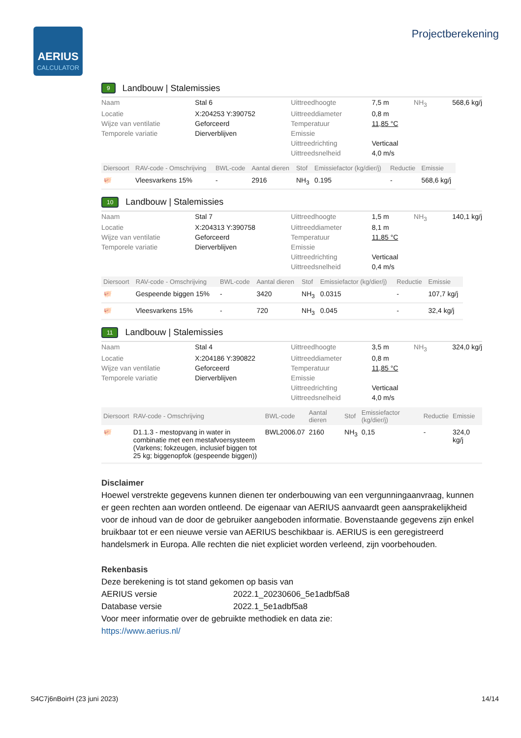AERIUS
CALCULATOR
Projectberekening
9 Landbouw | Stalemissies
| Naam | Stal 6 | Uittreedhoogte | 7,5 m | NH<sub>3</sub> | 568,6 kg/j |
| Locatie | X:204253 Y:390752 | Uittreeddiameter | 0,8 m | | |
| Wijze van ventilatie | Geforceerd | Temperatuur | 11,85 °C | | |
| Temporele variatie | Dierverblijven | Emissie | | | |
| | | Uittreedrichting | Verticaal | | |
| | | Uittreedsnelheid | 4,0 m/s | | |
| Diersoort | RAV-code - Omschrijving | BWL-code | Aantal dieren | Stof | Emissiefactor (kg/dier/j) | Reductie | Emissie |
| --- | --- | --- | --- | --- | --- | --- | --- |
| 🐖 | Vleesvarkens 15% | - | 2916 | NH<sub>3</sub> | 0.195 | - | 568,6 kg/j |
10 Landbouw | Stalemissies
| Naam | Stal 7 | Uittreedhoogte | 1,5 m | NH<sub>3</sub> | 140,1 kg/j |
| Locatie | X:204313 Y:390758 | Uittreeddiameter | 8,1 m | | |
| Wijze van ventilatie | Geforceerd | Temperatuur | 11,85 °C | | |
| Temporele variatie | Dierverblijven | Emissie | | | |
| | | Uittreedrichting | Verticaal | | |
| | | Uittreedsnelheid | 0,4 m/s | | |
| Diersoort | RAV-code - Omschrijving | BWL-code | Aantal dieren | Stof | Emissiefactor (kg/dier/j) | Reductie | Emissie |
| --- | --- | --- | --- | --- | --- | --- | --- |
| 🐖 | Gespeende biggen 15% | - | 3420 | NH<sub>3</sub> | 0.0315 | - | 107,7 kg/j |
| 🐖 | Vleesvarkens 15% | - | 720 | NH<sub>3</sub> | 0.045 | - | 32,4 kg/j |
11 Landbouw | Stalemissies
| Naam | Stal 4 | Uittreedhoogte | 3,5 m | NH<sub>3</sub> | 324,0 kg/j |
| Locatie | X:204186 Y:390822 | Uittreeddiameter | 0,8 m | | |
| Wijze van ventilatie | Geforceerd | Temperatuur | 11,85 °C | | |
| Temporele variatie | Dierverblijven | Emissie | | | |
| | | Uittreedrichting | Verticaal | | |
| | | Uittreedsnelheid | 4,0 m/s | | |
| Diersoort | RAV-code - Omschrijving | BWL-code | Aantal dieren | Stof | Emissiefactor (kg/dier/j) | Reductie | Emissie |
| --- | --- | --- | --- | --- | --- | --- | --- |
| 🐖 | D1.1.3 - mestopvang in water in combinatie met een mestafvoersysteem (Varkens; fokzeugen, inclusief biggen tot 25 kg; biggenopfok (gespeende biggen)) | BWL2006.07 | 2160 | NH<sub>3</sub> | 0,15 | - | 324,0 kg/j |
Disclaimer
Hoewel verstrekte gegevens kunnen dienen ter onderbouwing van een vergunningaanvraag, kunnen er geen rechten aan worden ontleend. De eigenaar van AERIUS aanvaardt geen aansprakelijkheid voor de inhoud van de door de gebruiker aangeboden informatie. Bovenstaande gegevens zijn enkel bruikbaar tot er een nieuwe versie van AERIUS beschikbaar is. AERIUS is een geregistreerd handelsmerk in Europa. Alle rechten die niet expliciet worden verleend, zijn voorbehouden.
Rekenbasis
Deze berekening is tot stand gekomen op basis van
AERIUS versie 2022.1_20230606_5e1adbf5a8
Database versie 2022.1_5e1adbf5a8
Voor meer informatie over de gebruikte methodiek en data zie:
https://www.aerius.nl/
S4C7j6nBoirH (23 juni 2023) 14/14